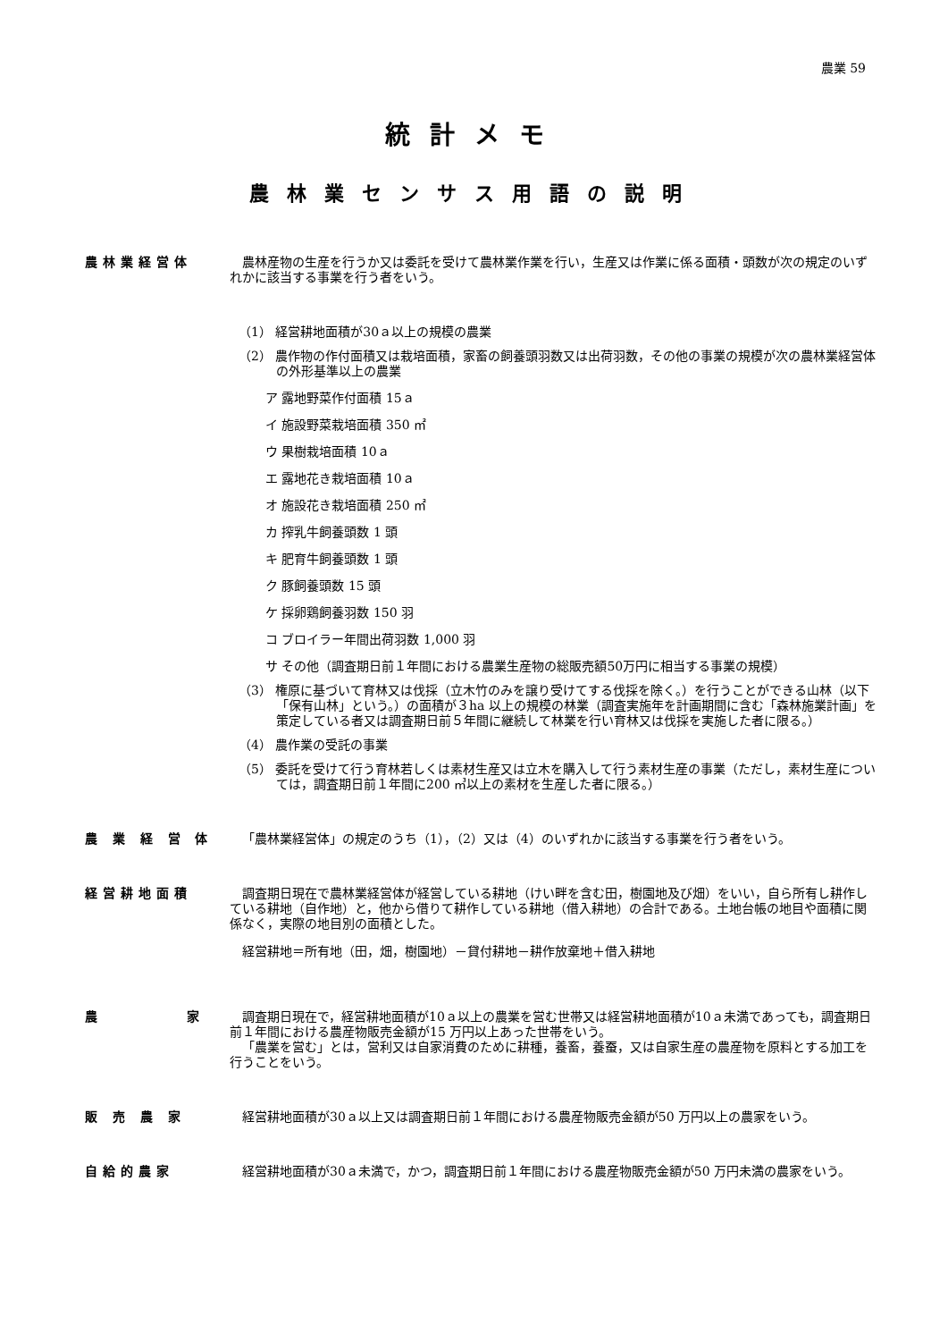農業 59
統計メモ
農林業センサス用語の説明
農林業経営体 農林産物の生産を行うか又は委託を受けて農林業作業を行い，生産又は作業に係る面積・頭数が次の規定のいずれかに該当する事業を行う者をいう。
（1） 経営耕地面積が30ａ以上の規模の農業
（2） 農作物の作付面積又は栽培面積，家畜の飼養頭羽数又は出荷羽数，その他の事業の規模が次の農林業経営体の外形基準以上の農業
ア 露地野菜作付面積 15ａ
イ 施設野菜栽培面積 350 ㎡
ウ 果樹栽培面積 10ａ
エ 露地花き栽培面積 10ａ
オ 施設花き栽培面積 250 ㎡
カ 搾乳牛飼養頭数 1 頭
キ 肥育牛飼養頭数 1 頭
ク 豚飼養頭数 15 頭
ケ 採卵鶏飼養羽数 150 羽
コ ブロイラー年間出荷羽数 1,000 羽
サ その他（調査期日前１年間における農業生産物の総販売額50万円に相当する事業の規模）
（3） 権原に基づいて育林又は伐採（立木竹のみを譲り受けてする伐採を除く。）を行うことができる山林（以下「保有山林」という。）の面積が３ha 以上の規模の林業（調査実施年を計画期間に含む「森林施業計画」を策定している者又は調査期日前５年間に継続して林業を行い育林又は伐採を実施した者に限る。）
（4） 農作業の受託の事業
（5） 委託を受けて行う育林若しくは素材生産又は立木を購入して行う素材生産の事業（ただし，素材生産については，調査期日前１年間に200 ㎥以上の素材を生産した者に限る。）
農 業 経 営 体 「農林業経営体」の規定のうち（1），（2）又は（4）のいずれかに該当する事業を行う者をいう。
経営耕地面積 調査期日現在で農林業経営体が経営している耕地（けい畔を含む田，樹園地及び畑）をいい，自ら所有し耕作している耕地（自作地）と，他から借りて耕作している耕地（借入耕地）の合計である。土地台帳の地目や面積に関係なく，実際の地目別の面積とした。
経営耕地＝所有地（田，畑，樹園地）－貸付耕地－耕作放棄地＋借入耕地
農 家 調査期日現在で，経営耕地面積が10ａ以上の農業を営む世帯又は経営耕地面積が10ａ未満であっても，調査期日前１年間における農産物販売金額が15 万円以上あった世帯をいう。
「農業を営む」とは，営利又は自家消費のために耕種，養畜，養蚕，又は自家生産の農産物を原料とする加工を行うことをいう。
販 売 農 家 経営耕地面積が30ａ以上又は調査期日前１年間における農産物販売金額が50 万円以上の農家をいう。
自給的農家 経営耕地面積が30ａ未満で，かつ，調査期日前１年間における農産物販売金額が50 万円未満の農家をいう。